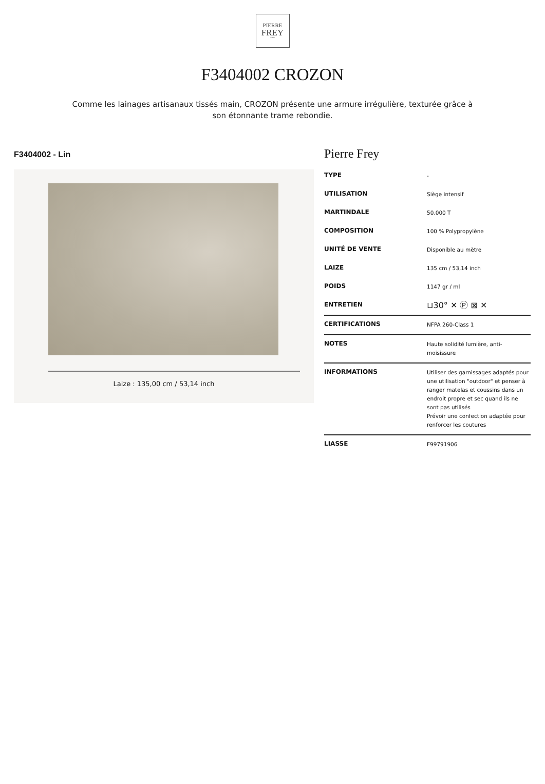PIERRE
FREY
PARIS
F3404002 CROZON
Comme les lainages artisanaux tissés main, CROZON présente une armure irrégulière, texturée grâce à son étonnante trame rebondie.
F3404002 - Lin
Laize : 135,00 cm / 53,14 inch
Pierre Frey
| TYPE | - |
| UTILISATION | Siège intensif |
| MARTINDALE | 50.000 T |
| COMPOSITION | 100 % Polypropylène |
| UNITÉ DE VENTE | Disponible au mètre |
| LAIZE | 135 cm / 53,14 inch |
| POIDS | 1147 gr / ml |
| ENTRETIEN | ⊔30° ✕ Ⓟ ⊠ ✕ |
| CERTIFICATIONS | NFPA 260-Class 1 |
| NOTES | Haute solidité lumière, anti-moisissure |
| INFORMATIONS | Utiliser des garnissages adaptés pour une utilisation "outdoor" et penser à ranger matelas et coussins dans un endroit propre et sec quand ils ne sont pas utilisés Prévoir une confection adaptée pour renforcer les coutures |
| LIASSE | F99791906 |